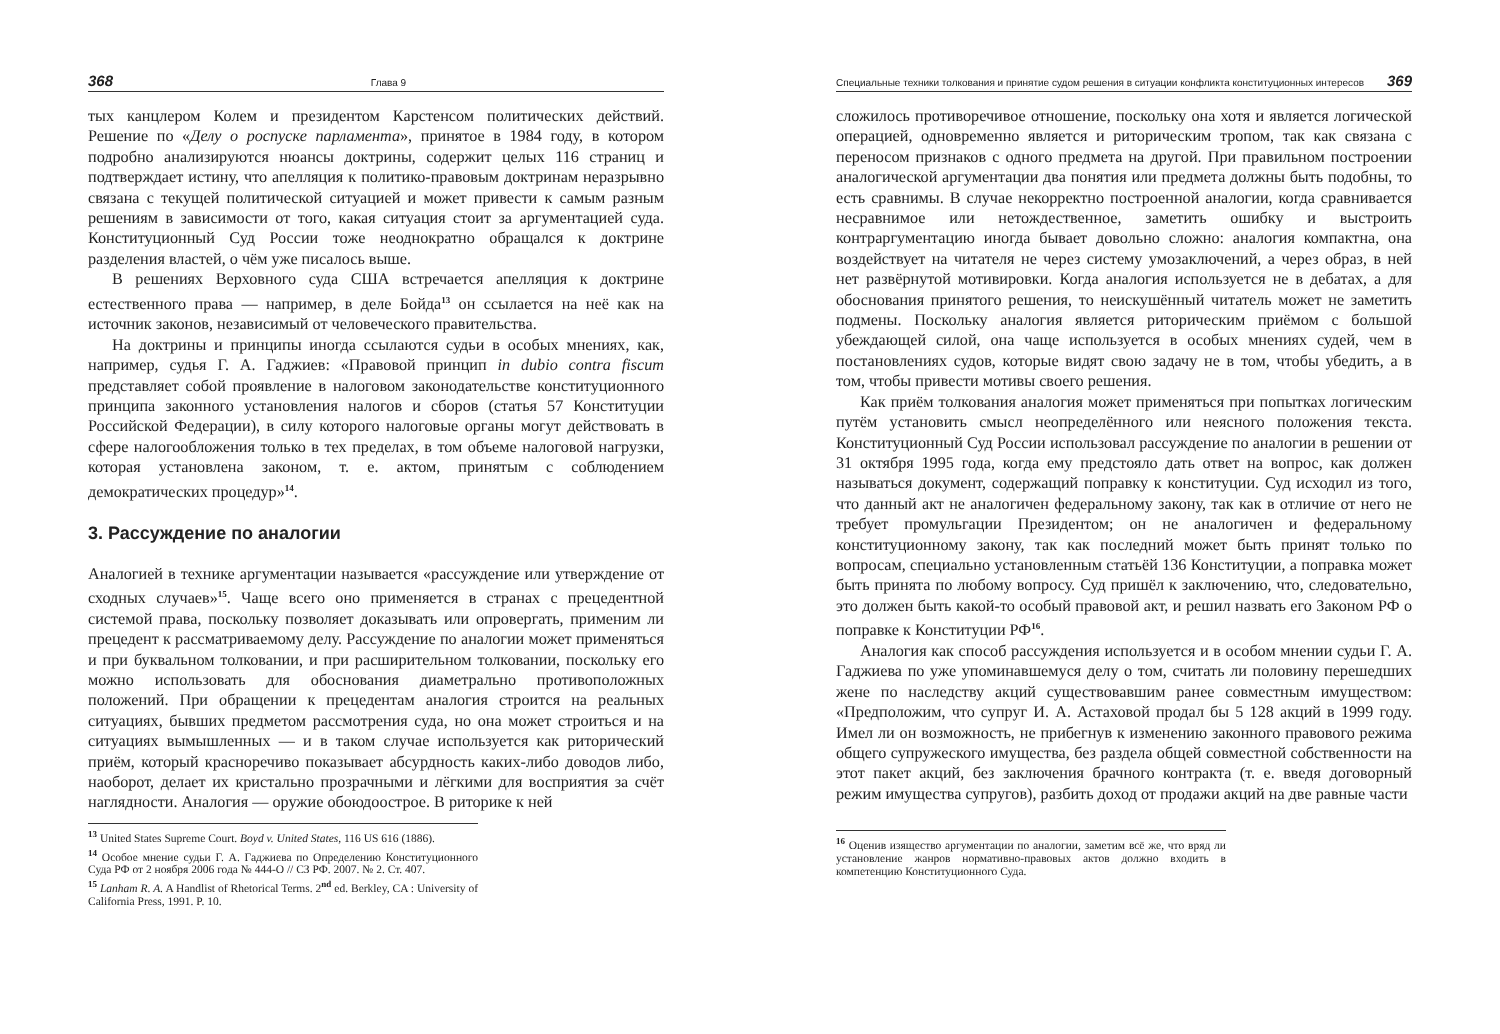368 Глава 9
тых канцлером Колем и президентом Карстенсом политических действий. Решение по «Делу о роспуске парламента», принятое в 1984 году, в котором подробно анализируются нюансы доктрины, содержит целых 116 страниц и подтверждает истину, что апелляция к политико-правовым доктринам неразрывно связана с текущей политической ситуацией и может привести к самым разным решениям в зависимости от того, какая ситуация стоит за аргументацией суда. Конституционный Суд России тоже неоднократно обращался к доктрине разделения властей, о чём уже писалось выше.
В решениях Верховного суда США встречается апелляция к доктрине естественного права — например, в деле Бойда<sup>13</sup> он ссылается на неё как на источник законов, независимый от человеческого правительства.
На доктрины и принципы иногда ссылаются судьи в особых мнениях, как, например, судья Г. А. Гаджиев: «Правовой принцип in dubio contra fiscum представляет собой проявление в налоговом законодательстве конституционного принципа законного установления налогов и сборов (статья 57 Конституции Российской Федерации), в силу которого налоговые органы могут действовать в сфере налогообложения только в тех пределах, в том объеме налоговой нагрузки, которая установлена законом, т. е. актом, принятым с соблюдением демократических процедур»<sup>14</sup>.
3. Рассуждение по аналогии
Аналогией в технике аргументации называется «рассуждение или утверждение от сходных случаев»<sup>15</sup>. Чаще всего оно применяется в странах с прецедентной системой права, поскольку позволяет доказывать или опровергать, применим ли прецедент к рассматриваемому делу. Рассуждение по аналогии может применяться и при буквальном толковании, и при расширительном толковании, поскольку его можно использовать для обоснования диаметрально противоположных положений. При обращении к прецедентам аналогия строится на реальных ситуациях, бывших предметом рассмотрения суда, но она может строиться и на ситуациях вымышленных — и в таком случае используется как риторический приём, который красноречиво показывает абсурдность каких-либо доводов либо, наоборот, делает их кристально прозрачными и лёгкими для восприятия за счёт наглядности. Аналогия — оружие обоюдоострое. В риторике к ней
<sup>13</sup> United States Supreme Court. Boyd v. United States, 116 US 616 (1886).
<sup>14</sup> Особое мнение судьи Г. А. Гаджиева по Определению Конституционного Суда РФ от 2 ноября 2006 года № 444-О // СЗ РФ. 2007. № 2. Ст. 407.
<sup>15</sup> Lanham R. A. A Handlist of Rhetorical Terms. 2<sup>nd</sup> ed. Berkley, CA : University of California Press, 1991. P. 10.
Специальные техники толкования и принятие судом решения в ситуации конфликта конституционных интересов 369
сложилось противоречивое отношение, поскольку она хотя и является логической операцией, одновременно является и риторическим тропом, так как связана с переносом признаков с одного предмета на другой. При правильном построении аналогической аргументации два понятия или предмета должны быть подобны, то есть сравнимы. В случае некорректно построенной аналогии, когда сравнивается несравнимое или нетождественное, заметить ошибку и выстроить контраргументацию иногда бывает довольно сложно: аналогия компактна, она воздействует на читателя не через систему умозаключений, а через образ, в ней нет развёрнутой мотивировки. Когда аналогия используется не в дебатах, а для обоснования принятого решения, то неискушённый читатель может не заметить подмены. Поскольку аналогия является риторическим приёмом с большой убеждающей силой, она чаще используется в особых мнениях судей, чем в постановлениях судов, которые видят свою задачу не в том, чтобы убедить, а в том, чтобы привести мотивы своего решения.
Как приём толкования аналогия может применяться при попытках логическим путём установить смысл неопределённого или неясного положения текста. Конституционный Суд России использовал рассуждение по аналогии в решении от 31 октября 1995 года, когда ему предстояло дать ответ на вопрос, как должен называться документ, содержащий поправку к конституции. Суд исходил из того, что данный акт не аналогичен федеральному закону, так как в отличие от него не требует промульгации Президентом; он не аналогичен и федеральному конституционному закону, так как последний может быть принят только по вопросам, специально установленным статьёй 136 Конституции, а поправка может быть принята по любому вопросу. Суд пришёл к заключению, что, следовательно, это должен быть какой-то особый правовой акт, и решил назвать его Законом РФ о поправке к Конституции РФ<sup>16</sup>.
Аналогия как способ рассуждения используется и в особом мнении судьи Г. А. Гаджиева по уже упоминавшемуся делу о том, считать ли половину перешедших жене по наследству акций существовавшим ранее совместным имуществом: «Предположим, что супруг И. А. Астаховой продал бы 5 128 акций в 1999 году. Имел ли он возможность, не прибегнув к изменению законного правового режима общего супружеского имущества, без раздела общей совместной собственности на этот пакет акций, без заключения брачного контракта (т. е. введя договорный режим имущества супругов), разбить доход от продажи акций на две равные части
<sup>16</sup> Оценив изящество аргументации по аналогии, заметим всё же, что вряд ли установление жанров нормативно-правовых актов должно входить в компетенцию Конституционного Суда.